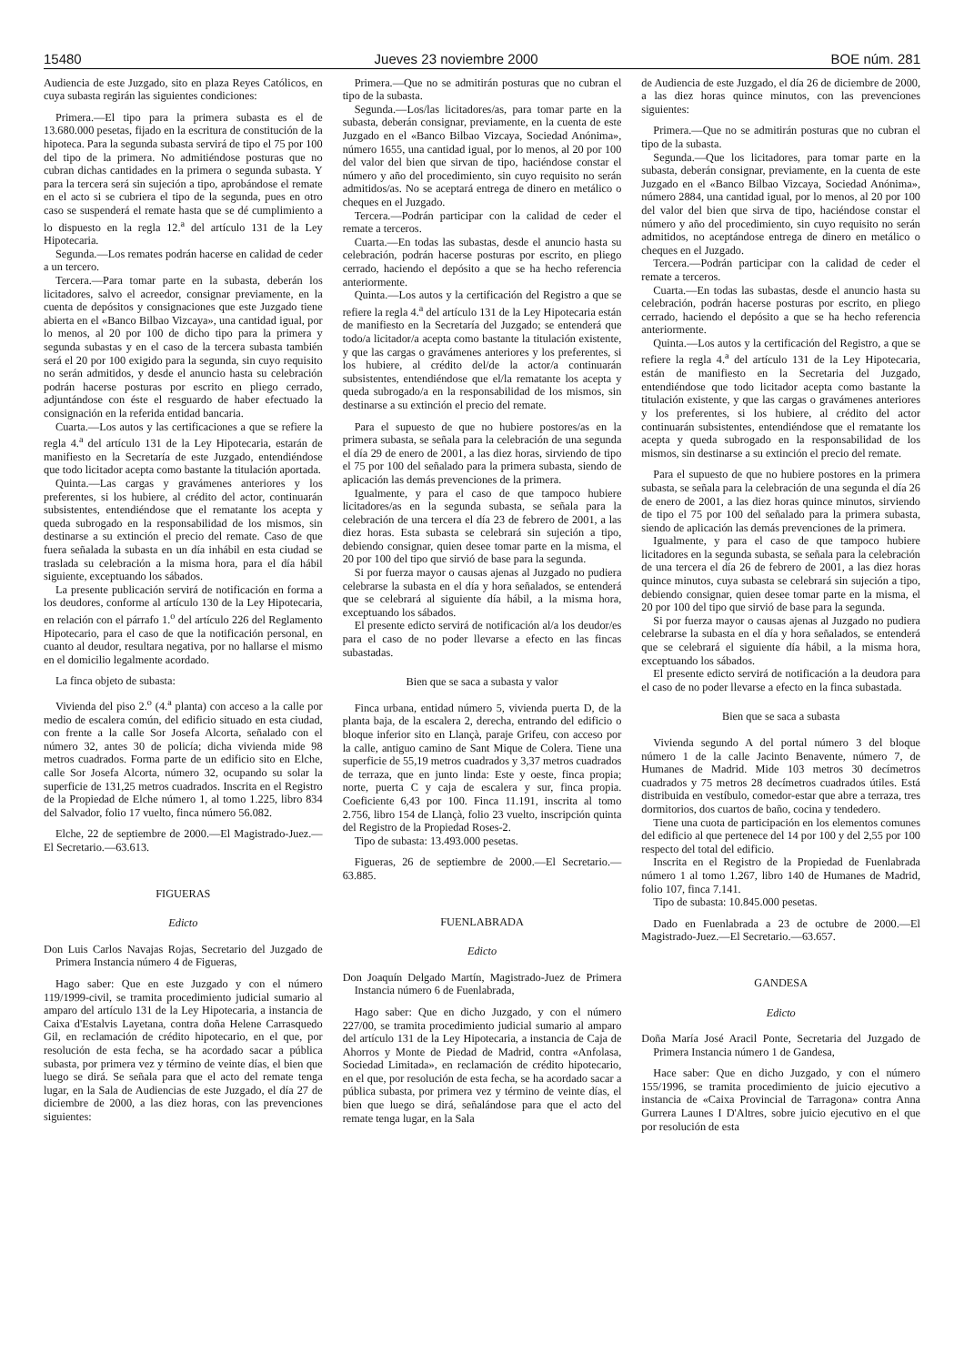15480 Jueves 23 noviembre 2000 BOE núm. 281
Audiencia de este Juzgado, sito en plaza Reyes Católicos, en cuya subasta regirán las siguientes condiciones:
Primera.—El tipo para la primera subasta es el de 13.680.000 pesetas, fijado en la escritura de constitución de la hipoteca. Para la segunda subasta servirá de tipo el 75 por 100 del tipo de la primera. No admitiéndose posturas que no cubran dichas cantidades en la primera o segunda subasta. Y para la tercera será sin sujeción a tipo, aprobándose el remate en el acto si se cubriera el tipo de la segunda, pues en otro caso se suspenderá el remate hasta que se dé cumplimiento a lo dispuesto en la regla 12.<sup>a</sup> del artículo 131 de la Ley Hipotecaria.
Segunda.—Los remates podrán hacerse en calidad de ceder a un tercero.
Tercera.—Para tomar parte en la subasta, deberán los licitadores, salvo el acreedor, consignar previamente, en la cuenta de depósitos y consignaciones que este Juzgado tiene abierta en el «Banco Bilbao Vizcaya», una cantidad igual, por lo menos, al 20 por 100 de dicho tipo para la primera y segunda subastas y en el caso de la tercera subasta también será el 20 por 100 exigido para la segunda, sin cuyo requisito no serán admitidos, y desde el anuncio hasta su celebración podrán hacerse posturas por escrito en pliego cerrado, adjuntándose con éste el resguardo de haber efectuado la consignación en la referida entidad bancaria.
Cuarta.—Los autos y las certificaciones a que se refiere la regla 4.<sup>a</sup> del artículo 131 de la Ley Hipotecaria, estarán de manifiesto en la Secretaría de este Juzgado, entendiéndose que todo licitador acepta como bastante la titulación aportada.
Quinta.—Las cargas y gravámenes anteriores y los preferentes, si los hubiere, al crédito del actor, continuarán subsistentes, entendiéndose que el rematante los acepta y queda subrogado en la responsabilidad de los mismos, sin destinarse a su extinción el precio del remate. Caso de que fuera señalada la subasta en un día inhábil en esta ciudad se traslada su celebración a la misma hora, para el día hábil siguiente, exceptuando los sábados.
La presente publicación servirá de notificación en forma a los deudores, conforme al artículo 130 de la Ley Hipotecaria, en relación con el párrafo 1.<sup>o</sup> del artículo 226 del Reglamento Hipotecario, para el caso de que la notificación personal, en cuanto al deudor, resultara negativa, por no hallarse el mismo en el domicilio legalmente acordado.
La finca objeto de subasta:
Vivienda del piso 2.<sup>o</sup> (4.<sup>a</sup> planta) con acceso a la calle por medio de escalera común, del edificio situado en esta ciudad, con frente a la calle Sor Josefa Alcorta, señalado con el número 32, antes 30 de policía; dicha vivienda mide 98 metros cuadrados. Forma parte de un edificio sito en Elche, calle Sor Josefa Alcorta, número 32, ocupando su solar la superficie de 131,25 metros cuadrados. Inscrita en el Registro de la Propiedad de Elche número 1, al tomo 1.225, libro 834 del Salvador, folio 17 vuelto, finca número 56.082.
Elche, 22 de septiembre de 2000.—El Magistrado-Juez.—El Secretario.—63.613.
FIGUERAS
Edicto
Don Luis Carlos Navajas Rojas, Secretario del Juzgado de Primera Instancia número 4 de Figueras,
Hago saber: Que en este Juzgado y con el número 119/1999-civil, se tramita procedimiento judicial sumario al amparo del artículo 131 de la Ley Hipotecaria, a instancia de Caixa d'Estalvis Layetana, contra doña Helene Carrasquedo Gil, en reclamación de crédito hipotecario, en el que, por resolución de esta fecha, se ha acordado sacar a pública subasta, por primera vez y término de veinte días, el bien que luego se dirá. Se señala para que el acto del remate tenga lugar, en la Sala de Audiencias de este Juzgado, el día 27 de diciembre de 2000, a las diez horas, con las prevenciones siguientes:
Primera.—Que no se admitirán posturas que no cubran el tipo de la subasta.
Segunda.—Los/las licitadores/as, para tomar parte en la subasta, deberán consignar, previamente, en la cuenta de este Juzgado en el «Banco Bilbao Vizcaya, Sociedad Anónima», número 1655, una cantidad igual, por lo menos, al 20 por 100 del valor del bien que sirvan de tipo, haciéndose constar el número y año del procedimiento, sin cuyo requisito no serán admitidos/as. No se aceptará entrega de dinero en metálico o cheques en el Juzgado.
Tercera.—Podrán participar con la calidad de ceder el remate a terceros.
Cuarta.—En todas las subastas, desde el anuncio hasta su celebración, podrán hacerse posturas por escrito, en pliego cerrado, haciendo el depósito a que se ha hecho referencia anteriormente.
Quinta.—Los autos y la certificación del Registro a que se refiere la regla 4.<sup>a</sup> del artículo 131 de la Ley Hipotecaria están de manifiesto en la Secretaría del Juzgado; se entenderá que todo/a licitador/a acepta como bastante la titulación existente, y que las cargas o gravámenes anteriores y los preferentes, si los hubiere, al crédito del/de la actor/a continuarán subsistentes, entendiéndose que el/la rematante los acepta y queda subrogado/a en la responsabilidad de los mismos, sin destinarse a su extinción el precio del remate.
Para el supuesto de que no hubiere postores/as en la primera subasta, se señala para la celebración de una segunda el día 29 de enero de 2001, a las diez horas, sirviendo de tipo el 75 por 100 del señalado para la primera subasta, siendo de aplicación las demás prevenciones de la primera.
Igualmente, y para el caso de que tampoco hubiere licitadores/as en la segunda subasta, se señala para la celebración de una tercera el día 23 de febrero de 2001, a las diez horas. Esta subasta se celebrará sin sujeción a tipo, debiendo consignar, quien desee tomar parte en la misma, el 20 por 100 del tipo que sirvió de base para la segunda.
Si por fuerza mayor o causas ajenas al Juzgado no pudiera celebrarse la subasta en el día y hora señalados, se entenderá que se celebrará al siguiente día hábil, a la misma hora, exceptuando los sábados.
El presente edicto servirá de notificación al/a los deudor/es para el caso de no poder llevarse a efecto en las fincas subastadas.
Bien que se saca a subasta y valor
Finca urbana, entidad número 5, vivienda puerta D, de la planta baja, de la escalera 2, derecha, entrando del edificio o bloque inferior sito en Llançà, paraje Grifeu, con acceso por la calle, antiguo camino de Sant Mique de Colera. Tiene una superficie de 55,19 metros cuadrados y 3,37 metros cuadrados de terraza, que en junto linda: Este y oeste, finca propia; norte, puerta C y caja de escalera y sur, finca propia. Coeficiente 6,43 por 100. Finca 11.191, inscrita al tomo 2.756, libro 154 de Llançà, folio 23 vuelto, inscripción quinta del Registro de la Propiedad Roses-2.
Tipo de subasta: 13.493.000 pesetas.
Figueras, 26 de septiembre de 2000.—El Secretario.—63.885.
FUENLABRADA
Edicto
Don Joaquín Delgado Martín, Magistrado-Juez de Primera Instancia número 6 de Fuenlabrada,
Hago saber: Que en dicho Juzgado, y con el número 227/00, se tramita procedimiento judicial sumario al amparo del artículo 131 de la Ley Hipotecaria, a instancia de Caja de Ahorros y Monte de Piedad de Madrid, contra «Anfolasa, Sociedad Limitada», en reclamación de crédito hipotecario, en el que, por resolución de esta fecha, se ha acordado sacar a pública subasta, por primera vez y término de veinte días, el bien que luego se dirá, señalándose para que el acto del remate tenga lugar, en la Sala
de Audiencia de este Juzgado, el día 26 de diciembre de 2000, a las diez horas quince minutos, con las prevenciones siguientes:
Primera.—Que no se admitirán posturas que no cubran el tipo de la subasta.
Segunda.—Que los licitadores, para tomar parte en la subasta, deberán consignar, previamente, en la cuenta de este Juzgado en el «Banco Bilbao Vizcaya, Sociedad Anónima», número 2884, una cantidad igual, por lo menos, al 20 por 100 del valor del bien que sirva de tipo, haciéndose constar el número y año del procedimiento, sin cuyo requisito no serán admitidos, no aceptándose entrega de dinero en metálico o cheques en el Juzgado.
Tercera.—Podrán participar con la calidad de ceder el remate a terceros.
Cuarta.—En todas las subastas, desde el anuncio hasta su celebración, podrán hacerse posturas por escrito, en pliego cerrado, haciendo el depósito a que se ha hecho referencia anteriormente.
Quinta.—Los autos y la certificación del Registro, a que se refiere la regla 4.<sup>a</sup> del artículo 131 de la Ley Hipotecaria, están de manifiesto en la Secretaria del Juzgado, entendiéndose que todo licitador acepta como bastante la titulación existente, y que las cargas o gravámenes anteriores y los preferentes, si los hubiere, al crédito del actor continuarán subsistentes, entendiéndose que el rematante los acepta y queda subrogado en la responsabilidad de los mismos, sin destinarse a su extinción el precio del remate.
Para el supuesto de que no hubiere postores en la primera subasta, se señala para la celebración de una segunda el día 26 de enero de 2001, a las diez horas quince minutos, sirviendo de tipo el 75 por 100 del señalado para la primera subasta, siendo de aplicación las demás prevenciones de la primera.
Igualmente, y para el caso de que tampoco hubiere licitadores en la segunda subasta, se señala para la celebración de una tercera el día 26 de febrero de 2001, a las diez horas quince minutos, cuya subasta se celebrará sin sujeción a tipo, debiendo consignar, quien desee tomar parte en la misma, el 20 por 100 del tipo que sirvió de base para la segunda.
Si por fuerza mayor o causas ajenas al Juzgado no pudiera celebrarse la subasta en el día y hora señalados, se entenderá que se celebrará el siguiente día hábil, a la misma hora, exceptuando los sábados.
El presente edicto servirá de notificación a la deudora para el caso de no poder llevarse a efecto en la finca subastada.
Bien que se saca a subasta
Vivienda segundo A del portal número 3 del bloque número 1 de la calle Jacinto Benavente, número 7, de Humanes de Madrid. Mide 103 metros 30 decímetros cuadrados y 75 metros 28 decímetros cuadrados útiles. Está distribuida en vestíbulo, comedor-estar que abre a terraza, tres dormitorios, dos cuartos de baño, cocina y tendedero.
Tiene una cuota de participación en los elementos comunes del edificio al que pertenece del 14 por 100 y del 2,55 por 100 respecto del total del edificio.
Inscrita en el Registro de la Propiedad de Fuenlabrada número 1 al tomo 1.267, libro 140 de Humanes de Madrid, folio 107, finca 7.141.
Tipo de subasta: 10.845.000 pesetas.
Dado en Fuenlabrada a 23 de octubre de 2000.—El Magistrado-Juez.—El Secretario.—63.657.
GANDESA
Edicto
Doña María José Aracil Ponte, Secretaria del Juzgado de Primera Instancia número 1 de Gandesa,
Hace saber: Que en dicho Juzgado, y con el número 155/1996, se tramita procedimiento de juicio ejecutivo a instancia de «Caixa Provincial de Tarragona» contra Anna Gurrera Launes I D'Altres, sobre juicio ejecutivo en el que por resolución de esta